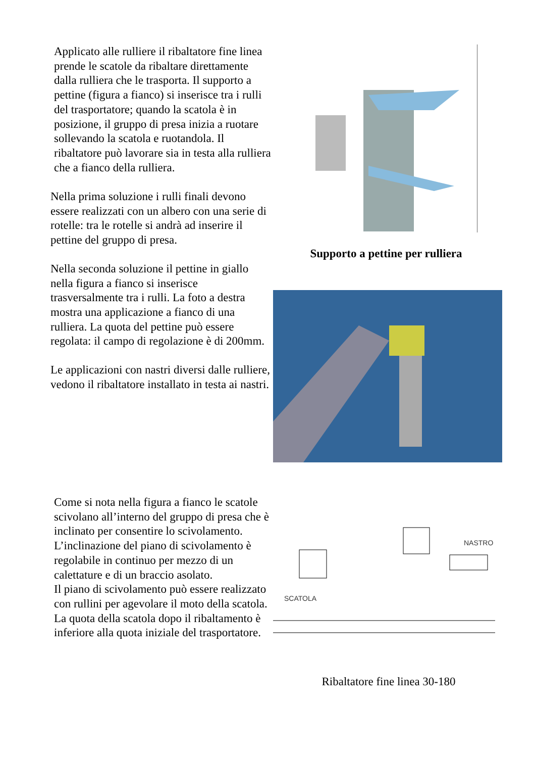Applicato alle rulliere il ribaltatore fine linea prende le scatole da ribaltare direttamente dalla rulliera che le trasporta. Il supporto a pettine (figura a fianco) si inserisce tra i rulli del trasportatore; quando la scatola è in posizione, il gruppo di presa inizia a ruotare sollevando la scatola e ruotandola. Il ribaltatore può lavorare sia in testa alla rulliera che a fianco della rulliera.
Nella prima soluzione i rulli finali devono essere realizzati con un albero con una serie di rotelle: tra le rotelle si andrà ad inserire il pettine del gruppo di presa.
Nella seconda soluzione il pettine in giallo nella figura a fianco si inserisce trasversalmente tra i rulli. La foto a destra mostra una applicazione a fianco di una rulliera. La quota del pettine può essere regolata: il campo di regolazione è di 200mm.
Le applicazioni con nastri diversi dalle rulliere, vedono il ribaltatore installato in testa ai nastri.
Come si nota nella figura a fianco le scatole scivolano all’interno del gruppo di presa che è inclinato per consentire lo scivolamento. L’inclinazione del piano di scivolamento è regolabile in continuo per mezzo di un calettature e di un braccio asolato.
Il piano di scivolamento può essere realizzato con rullini per agevolare il moto della scatola. La quota della scatola dopo il ribaltamento è inferiore alla quota iniziale del trasportatore.
Supporto a pettine per rulliera
SCATOLA
NASTRO
Ribaltatore fine linea 30-180